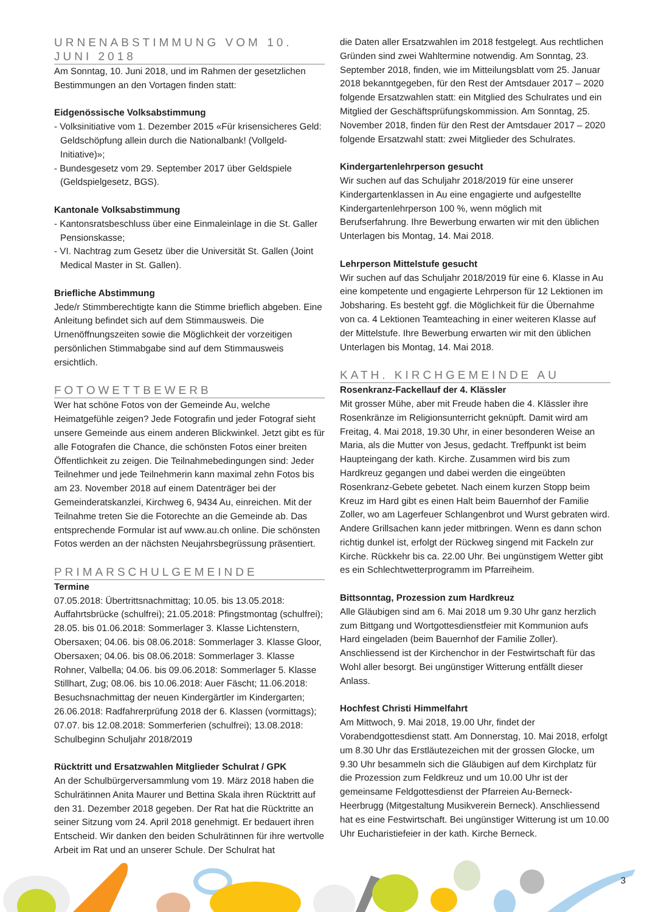URNENABSTIMMUNG VOM 10. JUNI 2018
Am Sonntag, 10. Juni 2018, und im Rahmen der gesetzlichen Bestimmungen an den Vortagen finden statt:
Eidgenössische Volksabstimmung
- Volksinitiative vom 1. Dezember 2015 «Für krisensicheres Geld: Geldschöpfung allein durch die Nationalbank! (Vollgeld-Initiative)»;
- Bundesgesetz vom 29. September 2017 über Geldspiele (Geldspielgesetz, BGS).
Kantonale Volksabstimmung
- Kantonsratsbeschluss über eine Einmaleinlage in die St. Galler Pensionskasse;
- VI. Nachtrag zum Gesetz über die Universität St. Gallen (Joint Medical Master in St. Gallen).
Briefliche Abstimmung
Jede/r Stimmberechtigte kann die Stimme brieflich abgeben. Eine Anleitung befindet sich auf dem Stimmausweis. Die Urnenöffnungszeiten sowie die Möglichkeit der vorzeitigen persönlichen Stimmabgabe sind auf dem Stimmausweis ersichtlich.
FOTOWETTBEWERB
Wer hat schöne Fotos von der Gemeinde Au, welche Heimatgefühle zeigen? Jede Fotografin und jeder Fotograf sieht unsere Gemeinde aus einem anderen Blickwinkel. Jetzt gibt es für alle Fotografen die Chance, die schönsten Fotos einer breiten Öffentlichkeit zu zeigen. Die Teilnahmebedingungen sind: Jeder Teilnehmer und jede Teilnehmerin kann maximal zehn Fotos bis am 23. November 2018 auf einem Datenträger bei der Gemeinderatskanzlei, Kirchweg 6, 9434 Au, einreichen. Mit der Teilnahme treten Sie die Fotorechte an die Gemeinde ab. Das entsprechende Formular ist auf www.au.ch online. Die schönsten Fotos werden an der nächsten Neujahrsbegrüssung präsentiert.
PRIMARSCHULGEMEINDE
Termine
07.05.2018: Übertrittsnachmittag; 10.05. bis 13.05.2018: Auffahrtsbrücke (schulfrei); 21.05.2018: Pfingstmontag (schulfrei); 28.05. bis 01.06.2018: Sommerlager 3. Klasse Lichtenstern, Obersaxen; 04.06. bis 08.06.2018: Sommerlager 3. Klasse Gloor, Obersaxen; 04.06. bis 08.06.2018: Sommerlager 3. Klasse Rohner, Valbella; 04.06. bis 09.06.2018: Sommerlager 5. Klasse Stillhart, Zug; 08.06. bis 10.06.2018: Auer Fäscht; 11.06.2018: Besuchsnachmittag der neuen Kindergärtler im Kindergarten; 26.06.2018: Radfahrerprüfung 2018 der 6. Klassen (vormittags); 07.07. bis 12.08.2018: Sommerferien (schulfrei); 13.08.2018: Schulbeginn Schuljahr 2018/2019
Rücktritt und Ersatzwahlen Mitglieder Schulrat / GPK
An der Schulbürgerversammlung vom 19. März 2018 haben die Schulrätinnen Anita Maurer und Bettina Skala ihren Rücktritt auf den 31. Dezember 2018 gegeben. Der Rat hat die Rücktritte an seiner Sitzung vom 24. April 2018 genehmigt. Er bedauert ihren Entscheid. Wir danken den beiden Schulrätinnen für ihre wertvolle Arbeit im Rat und an unserer Schule. Der Schulrat hat
die Daten aller Ersatzwahlen im 2018 festgelegt. Aus rechtlichen Gründen sind zwei Wahltermine notwendig. Am Sonntag, 23. September 2018, finden, wie im Mitteilungsblatt vom 25. Januar 2018 bekanntgegeben, für den Rest der Amtsdauer 2017 – 2020 folgende Ersatzwahlen statt: ein Mitglied des Schulrates und ein Mitglied der Geschäftsprüfungskommission. Am Sonntag, 25. November 2018, finden für den Rest der Amtsdauer 2017 – 2020 folgende Ersatzwahl statt: zwei Mitglieder des Schulrates.
Kindergartenlehrperson gesucht
Wir suchen auf das Schuljahr 2018/2019 für eine unserer Kindergartenklassen in Au eine engagierte und aufgestellte Kindergartenlehrperson 100 %, wenn möglich mit Berufserfahrung. Ihre Bewerbung erwarten wir mit den üblichen Unterlagen bis Montag, 14. Mai 2018.
Lehrperson Mittelstufe gesucht
Wir suchen auf das Schuljahr 2018/2019 für eine 6. Klasse in Au eine kompetente und engagierte Lehrperson für 12 Lektionen im Jobsharing. Es besteht ggf. die Möglichkeit für die Übernahme von ca. 4 Lektionen Teamteaching in einer weiteren Klasse auf der Mittelstufe. Ihre Bewerbung erwarten wir mit den üblichen Unterlagen bis Montag, 14. Mai 2018.
KATH. KIRCHGEMEINDE AU
Rosenkranz-Fackellauf der 4. Klässler
Mit grosser Mühe, aber mit Freude haben die 4. Klässler ihre Rosenkränze im Religionsunterricht geknüpft. Damit wird am Freitag, 4. Mai 2018, 19.30 Uhr, in einer besonderen Weise an Maria, als die Mutter von Jesus, gedacht. Treffpunkt ist beim Haupteingang der kath. Kirche. Zusammen wird bis zum Hardkreuz gegangen und dabei werden die eingeübten Rosenkranz-Gebete gebetet. Nach einem kurzen Stopp beim Kreuz im Hard gibt es einen Halt beim Bauernhof der Familie Zoller, wo am Lagerfeuer Schlangenbrot und Wurst gebraten wird. Andere Grillsachen kann jeder mitbringen. Wenn es dann schon richtig dunkel ist, erfolgt der Rückweg singend mit Fackeln zur Kirche. Rückkehr bis ca. 22.00 Uhr. Bei ungünstigem Wetter gibt es ein Schlechtwetterprogramm im Pfarreiheim.
Bittsonntag, Prozession zum Hardkreuz
Alle Gläubigen sind am 6. Mai 2018 um 9.30 Uhr ganz herzlich zum Bittgang und Wortgottesdienstfeier mit Kommunion aufs Hard eingeladen (beim Bauernhof der Familie Zoller). Anschliessend ist der Kirchenchor in der Festwirtschaft für das Wohl aller besorgt. Bei ungünstiger Witterung entfällt dieser Anlass.
Hochfest Christi Himmelfahrt
Am Mittwoch, 9. Mai 2018, 19.00 Uhr, findet der Vorabendgottesdienst statt. Am Donnerstag, 10. Mai 2018, erfolgt um 8.30 Uhr das Erstläutezeichen mit der grossen Glocke, um 9.30 Uhr besammeln sich die Gläubigen auf dem Kirchplatz für die Prozession zum Feldkreuz und um 10.00 Uhr ist der gemeinsame Feldgottesdienst der Pfarreien Au-Berneck-Heerbrugg (Mitgestaltung Musikverein Berneck). Anschliessend hat es eine Festwirtschaft. Bei ungünstiger Witterung ist um 10.00 Uhr Eucharistiefeier in der kath. Kirche Berneck.
3